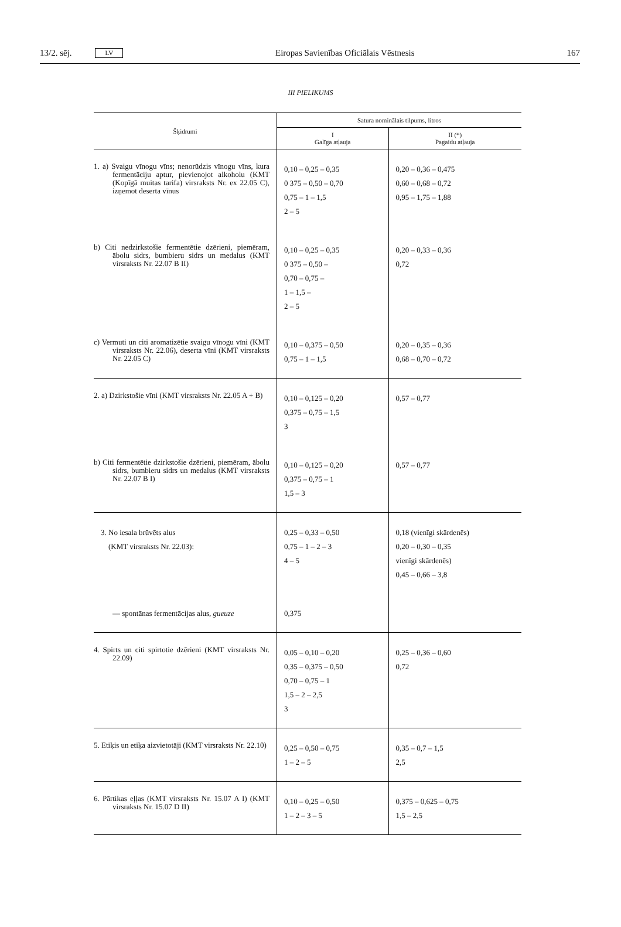13/2. sēj. LV Eiropas Savienības Oficiālais Vēstnesis 167
III PIELIKUMS
| Šķidrumi | Satura nominālais tilpums, litros | |
| --- | --- | --- |
| | I Galīga atļauja | II (*) Pagaidu atļauja |
| 1. a) Svaigu vīnogu vīns; nenorūdzis vīnogu vīns, kura fermentāciju aptur, pievienojot alkoholu (KMT (Kopīgā muitas tarifa) virsraksts Nr. ex 22.05 C), izņemot deserta vīnus | 0,10 – 0,25 – 0,35 0 375 – 0,50 – 0,70 0,75 – 1 – 1,5 2 – 5 | 0,20 – 0,36 – 0,475 0,60 – 0,68 – 0,72 0,95 – 1,75 – 1,88 |
| b) Citi nedzirkstošie fermentētie dzērieni, piemēram, ābolu sidrs, bumbieru sidrs un medalus (KMT virsraksts Nr. 22.07 B II) | 0,10 – 0,25 – 0,35 0 375 – 0,50 – 0,70 – 0,75 – 1 – 1,5 – 2 – 5 | 0,20 – 0,33 – 0,36 0,72 |
| c) Vermuti un citi aromatizētie svaigu vīnogu vīni (KMT virsraksts Nr. 22.06), deserta vīni (KMT virsraksts Nr. 22.05 C) | 0,10 – 0,375 – 0,50 0,75 – 1 – 1,5 | 0,20 – 0,35 – 0,36 0,68 – 0,70 – 0,72 |
| 2. a) Dzirkstošie vīni (KMT virsraksts Nr. 22.05 A + B) | 0,10 – 0,125 – 0,20 0,375 – 0,75 – 1,5 3 | 0,57 – 0,77 |
| b) Citi fermentētie dzirkstošie dzērieni, piemēram, ābolu sidrs, bumbieru sidrs un medalus (KMT virsraksts Nr. 22.07 B I) | 0,10 – 0,125 – 0,20 0,375 – 0,75 – 1 1,5 – 3 | 0,57 – 0,77 |
| 3. No iesala brūvēts alus (KMT virsraksts Nr. 22.03): | 0,25 – 0,33 – 0,50 0,75 – 1 – 2 – 3 4 – 5 | 0,18 (vienīgi skārdenēs) 0,20 – 0,30 – 0,35 vienīgi skārdenēs) 0,45 – 0,66 – 3,8 |
| — spontānas fermentācijas alus, gueuze | 0,375 | |
| 4. Spirts un citi spirtotie dzērieni (KMT virsraksts Nr. 22.09) | 0,05 – 0,10 – 0,20 0,35 – 0,375 – 0,50 0,70 – 0,75 – 1 1,5 – 2 – 2,5 3 | 0,25 – 0,36 – 0,60 0,72 |
| 5. Etiķis un etiķa aizvietotāji (KMT virsraksts Nr. 22.10) | 0,25 – 0,50 – 0,75 1 – 2 – 5 | 0,35 – 0,7 – 1,5 2,5 |
| 6. Pārtikas eļļas (KMT virsraksts Nr. 15.07 A I) (KMT virsraksts Nr. 15.07 D II) | 0,10 – 0,25 – 0,50 1 – 2 – 3 – 5 | 0,375 – 0,625 – 0,75 1,5 – 2,5 |